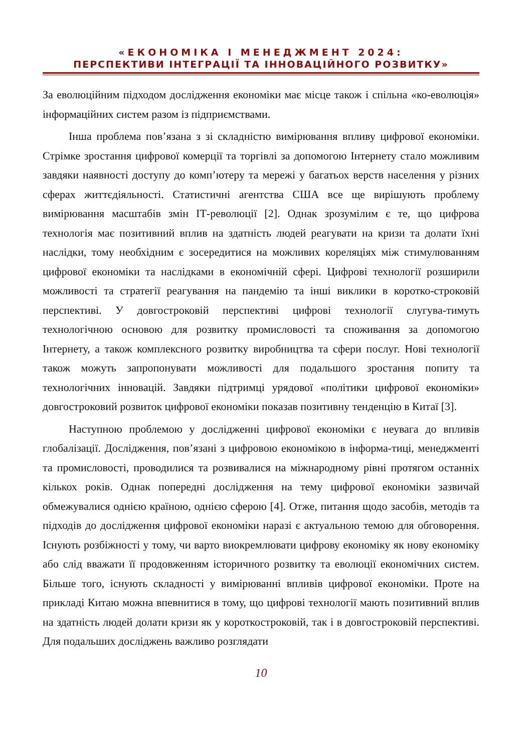«ЕКОНОМІКА І МЕНЕДЖМЕНТ 2024:
ПЕРСПЕКТИВИ ІНТЕГРАЦІЇ ТА ІННОВАЦІЙНОГО РОЗВИТКУ»
За еволюційним підходом дослідження економіки має місце також і спільна «ко-еволюція» інформаційних систем разом із підприємствами.
Інша проблема пов’язана з зі складністю вимірювання впливу цифрової економіки. Стрімке зростання цифрової комерції та торгівлі за допомогою Інтернету стало можливим завдяки наявності доступу до комп’ютеру та мережі у багатьох верств населення у різних сферах життєдіяльності. Статистичні агентства США все ще вирішують проблему вимірювання масштабів змін ІТ-революції [2]. Однак зрозумілим є те, що цифрова технологія має позитивний вплив на здатність людей реагувати на кризи та долати їхні наслідки, тому необхідним є зосередитися на можливих кореляціях між стимулюванням цифрової економіки та наслідками в економічній сфері. Цифрові технології розширили можливості та стратегії реагування на пандемію та інші виклики в коротко-строковій перспективі. У довгостроковій перспективі цифрові технології слугува-тимуть технологічною основою для розвитку промисловості та споживання за допомогою Інтернету, а також комплексного розвитку виробництва та сфери послуг. Нові технології також можуть запропонувати можливості для подальшого зростання попиту та технологічних інновацій. Завдяки підтримці урядової «політики цифрової економіки» довгостроковий розвиток цифрової економіки показав позитивну тенденцію в Китаї [3].
Наступною проблемою у дослідженні цифрової економіки є неувага до впливів глобалізації. Дослідження, пов’язані з цифровою економікою в інформа-тиці, менеджменті та промисловості, проводилися та розвивалися на міжнародному рівні протягом останніх кількох років. Однак попередні дослідження на тему цифрової економіки зазвичай обмежувалися однією країною, однією сферою [4]. Отже, питання щодо засобів, методів та підходів до дослідження цифрової економіки наразі є актуальною темою для обговорення. Існують розбіжності у тому, чи варто виокремлювати цифрову економіку як нову економіку або слід вважати її продовженням історичного розвитку та еволюції економічних систем. Більше того, існують складності у вимірюванні впливів цифрової економіки. Проте на прикладі Китаю можна впевнитися в тому, що цифрові технології мають позитивний вплив на здатність людей долати кризи як у короткостроковій, так і в довгостроковій перспективі. Для подальших досліджень важливо розглядати
10